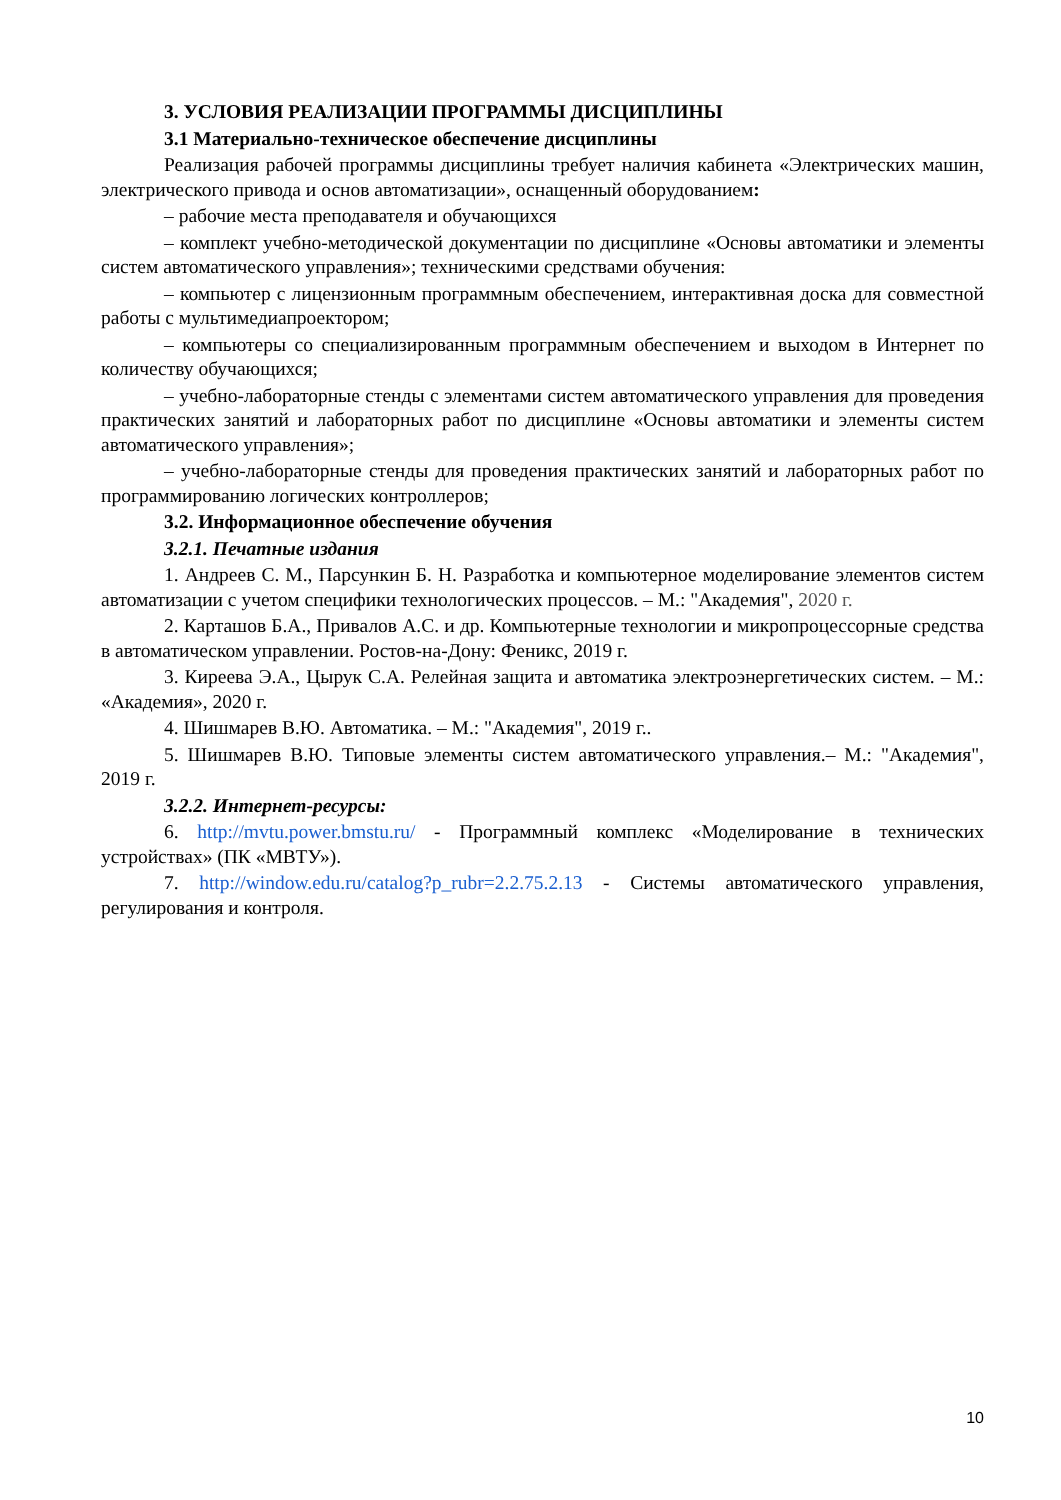3. УСЛОВИЯ РЕАЛИЗАЦИИ ПРОГРАММЫ ДИСЦИПЛИНЫ
3.1 Материально-техническое обеспечение дисциплины
Реализация рабочей программы дисциплины требует наличия кабинета «Электрических машин, электрического привода и основ автоматизации», оснащенный оборудованием:
– рабочие места преподавателя и обучающихся
– комплект учебно-методической документации по дисциплине «Основы автоматики и элементы систем автоматического управления»; техническими средствами обучения:
– компьютер с лицензионным программным обеспечением, интерактивная доска для совместной работы с мультимедиапроектором;
– компьютеры со специализированным программным обеспечением и выходом в Интернет по количеству обучающихся;
– учебно-лабораторные стенды с элементами систем автоматического управления для проведения практических занятий и лабораторных работ по дисциплине «Основы автоматики и элементы систем автоматического управления»;
– учебно-лабораторные стенды для проведения практических занятий и лабораторных работ по программированию логических контроллеров;
3.2. Информационное обеспечение обучения
3.2.1. Печатные издания
1. Андреев С. М., Парсункин Б. Н. Разработка и компьютерное моделирование элементов систем автоматизации с учетом специфики технологических процессов. – М.: "Академия", 2020 г.
2. Карташов Б.А., Привалов А.С. и др. Компьютерные технологии и микропроцессорные средства в автоматическом управлении. Ростов-на-Дону: Феникс, 2019 г.
3. Киреева Э.А., Цырук С.А. Релейная защита и автоматика электроэнергетических систем. – М.: «Академия», 2020 г.
4. Шишмарев В.Ю. Автоматика. – М.: "Академия", 2019 г..
5. Шишмарев В.Ю. Типовые элементы систем автоматического управления.– М.: "Академия", 2019 г.
3.2.2. Интернет-ресурсы:
6. http://mvtu.power.bmstu.ru/ - Программный комплекс «Моделирование в технических устройствах» (ПК «МВТУ»).
7. http://window.edu.ru/catalog?p_rubr=2.2.75.2.13 - Системы автоматического управления, регулирования и контроля.
10